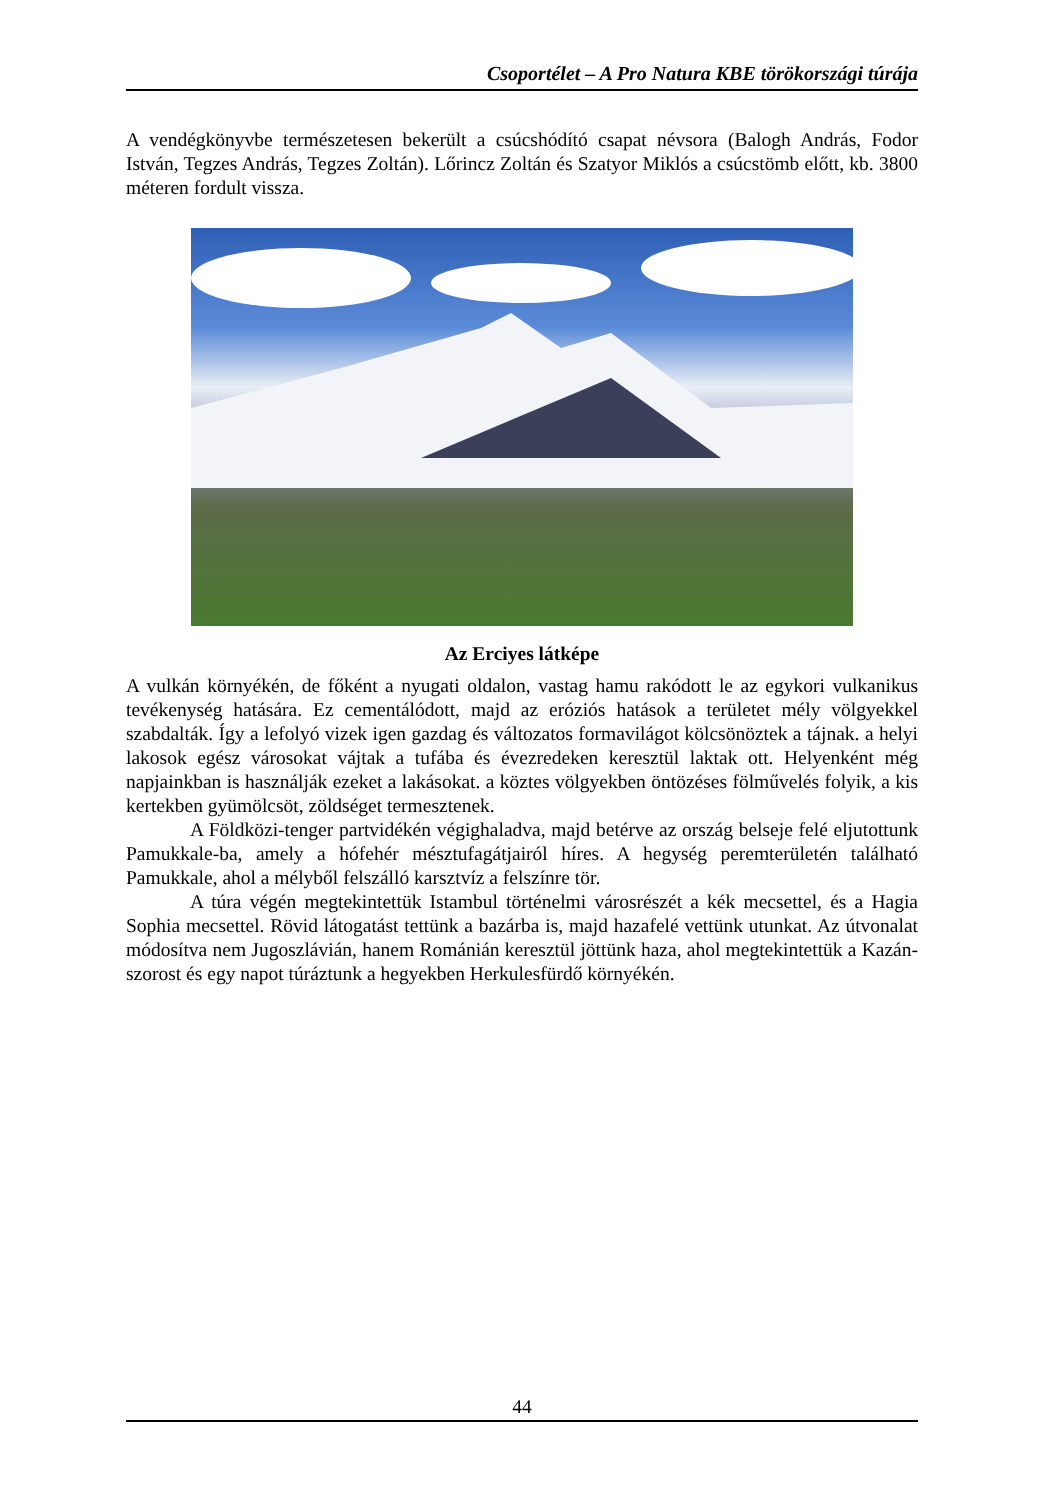Csoportélet – A Pro Natura KBE törökországi túrája
A vendégkönyvbe természetesen bekerült a csúcshódító csapat névsora (Balogh András, Fodor István, Tegzes András, Tegzes Zoltán). Lőrincz Zoltán és Szatyor Miklós a csúcstömb előtt, kb. 3800 méteren fordult vissza.
Az Erciyes látképe
A vulkán környékén, de főként a nyugati oldalon, vastag hamu rakódott le az egykori vulkanikus tevékenység hatására. Ez cementálódott, majd az eróziós hatások a területet mély völgyekkel szabdalták. Így a lefolyó vizek igen gazdag és változatos formavilágot kölcsönöztek a tájnak. a helyi lakosok egész városokat vájtak a tufába és évezredeken keresztül laktak ott. Helyenként még napjainkban is használják ezeket a lakásokat. a köztes völgyekben öntözéses fölművelés folyik, a kis kertekben gyümölcsöt, zöldséget termesztenek.
A Földközi-tenger partvidékén végighaladva, majd betérve az ország belseje felé eljutottunk Pamukkale-ba, amely a hófehér mésztufagátjairól híres. A hegység peremterületén található Pamukkale, ahol a mélyből felszálló karsztvíz a felszínre tör.
A túra végén megtekintettük Istambul történelmi városrészét a kék mecsettel, és a Hagia Sophia mecsettel. Rövid látogatást tettünk a bazárba is, majd hazafelé vettünk utunkat. Az útvonalat módosítva nem Jugoszlávián, hanem Románián keresztül jöttünk haza, ahol megtekintettük a Kazán-szorost és egy napot túráztunk a hegyekben Herkulesfürdő környékén.
44